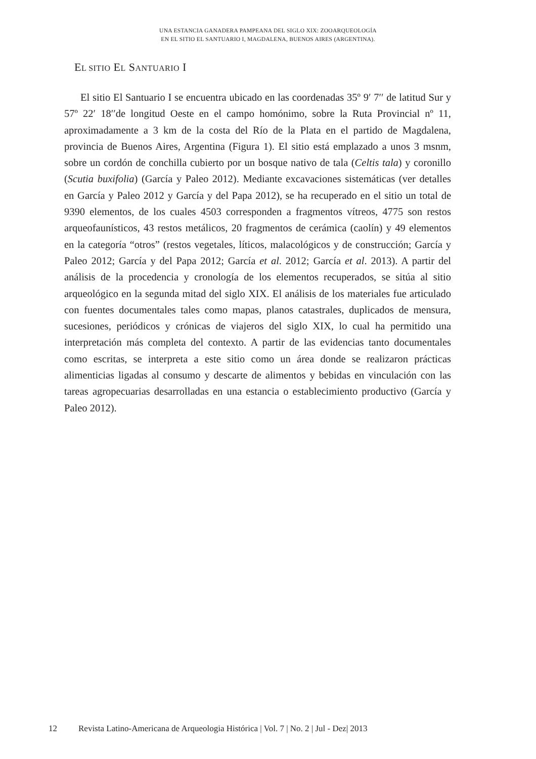UNA ESTANCIA GANADERA PAMPEANA DEL SIGLO XIX: ZOOARQUEOLOGÍA
EN EL SITIO EL SANTUARIO I, MAGDALENA, BUENOS AIRES (ARGENTINA).
EL SITIO EL SANTUARIO I
El sitio El Santuario I se encuentra ubicado en las coordenadas 35º 9′ 7′′ de latitud Sur y 57º 22′ 18′′de longitud Oeste en el campo homónimo, sobre la Ruta Provincial nº 11, aproximadamente a 3 km de la costa del Río de la Plata en el partido de Magdalena, provincia de Buenos Aires, Argentina (Figura 1). El sitio está emplazado a unos 3 msnm, sobre un cordón de conchilla cubierto por un bosque nativo de tala (Celtis tala) y coronillo (Scutia buxifolia) (García y Paleo 2012). Mediante excavaciones sistemáticas (ver detalles en García y Paleo 2012 y García y del Papa 2012), se ha recuperado en el sitio un total de 9390 elementos, de los cuales 4503 corresponden a fragmentos vítreos, 4775 son restos arqueofaunísticos, 43 restos metálicos, 20 fragmentos de cerámica (caolín) y 49 elementos en la categoría “otros” (restos vegetales, líticos, malacológicos y de construcción; García y Paleo 2012; García y del Papa 2012; García et al. 2012; García et al. 2013). A partir del análisis de la procedencia y cronología de los elementos recuperados, se sitúa al sitio arqueológico en la segunda mitad del siglo XIX. El análisis de los materiales fue articulado con fuentes documentales tales como mapas, planos catastrales, duplicados de mensura, sucesiones, periódicos y crónicas de viajeros del siglo XIX, lo cual ha permitido una interpretación más completa del contexto. A partir de las evidencias tanto documentales como escritas, se interpreta a este sitio como un área donde se realizaron prácticas alimenticias ligadas al consumo y descarte de alimentos y bebidas en vinculación con las tareas agropecuarias desarrolladas en una estancia o establecimiento productivo (García y Paleo 2012).
12 Revista Latino-Americana de Arqueologia Histórica | Vol. 7 | No. 2 | Jul - Dez| 2013